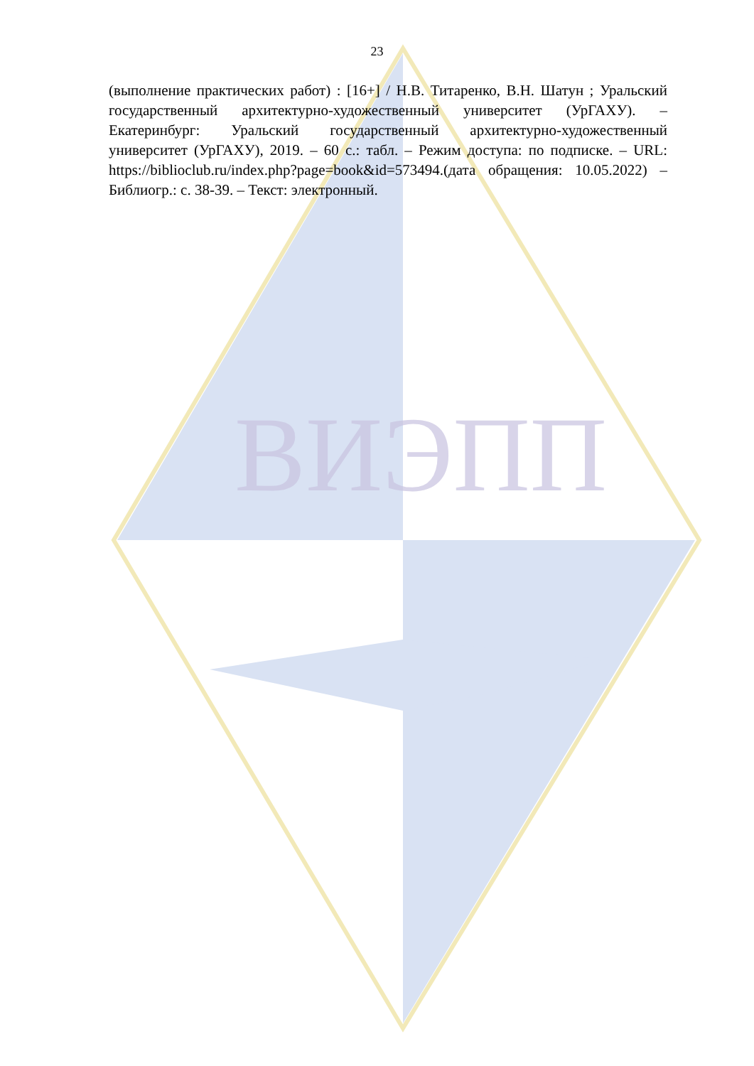ВИЭПП
23
(выполнение практических работ) : [16+] / Н.В. Титаренко, В.Н. Шатун ; Уральский государственный архитектурно-художественный университет (УрГАХУ). – Екатеринбург: Уральский государственный архитектурно-художественный университет (УрГАХУ), 2019. – 60 с.: табл. – Режим доступа: по подписке. – URL: https://biblioclub.ru/index.php?page=book&id=573494.(дата обращения: 10.05.2022) – Библиогр.: с. 38-39. – Текст: электронный.